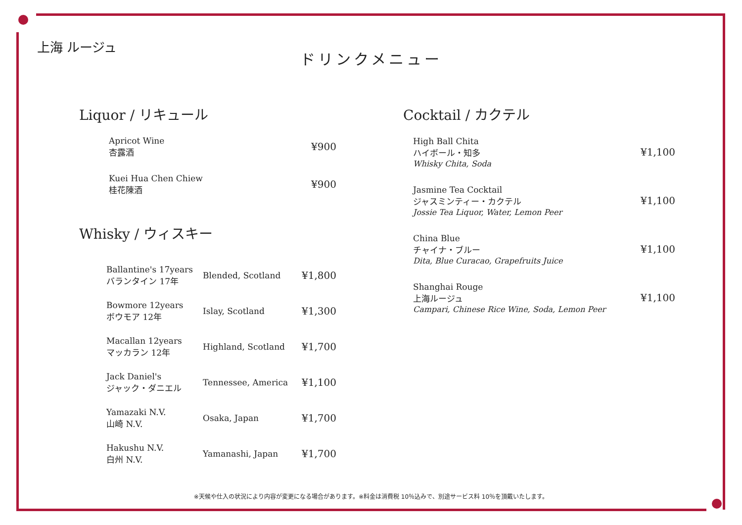上海 ルージュ
ドリンクメニュー
Liquor / リキュール
| Apricot Wine 杏露酒 | ¥900 |
| Kuei Hua Chen Chiew 桂花陳酒 | ¥900 |
Whisky / ウィスキー
| Ballantine's 17years バランタイン 17年 | Blended, Scotland | ¥1,800 |
| Bowmore 12years ボウモア 12年 | Islay, Scotland | ¥1,300 |
| Macallan 12years マッカラン 12年 | Highland, Scotland | ¥1,700 |
| Jack Daniel's ジャック・ダニエル | Tennessee, America | ¥1,100 |
| Yamazaki N.V. 山崎 N.V. | Osaka, Japan | ¥1,700 |
| Hakushu N.V. 白州 N.V. | Yamanashi, Japan | ¥1,700 |
Cocktail / カクテル
| High Ball Chita ハイボール・知多 Whisky Chita, Soda | ¥1,100 |
| Jasmine Tea Cocktail ジャスミンティー・カクテル Jossie Tea Liquor, Water, Lemon Peer | ¥1,100 |
| China Blue チャイナ・ブルー Dita, Blue Curacao, Grapefruits Juice | ¥1,100 |
| Shanghai Rouge 上海ルージュ Campari, Chinese Rice Wine, Soda, Lemon Peer | ¥1,100 |
※天候や仕入の状況により内容が変更になる場合があります。※料金は消費税 10％込みで、別途サービス料 10％を頂戴いたします。